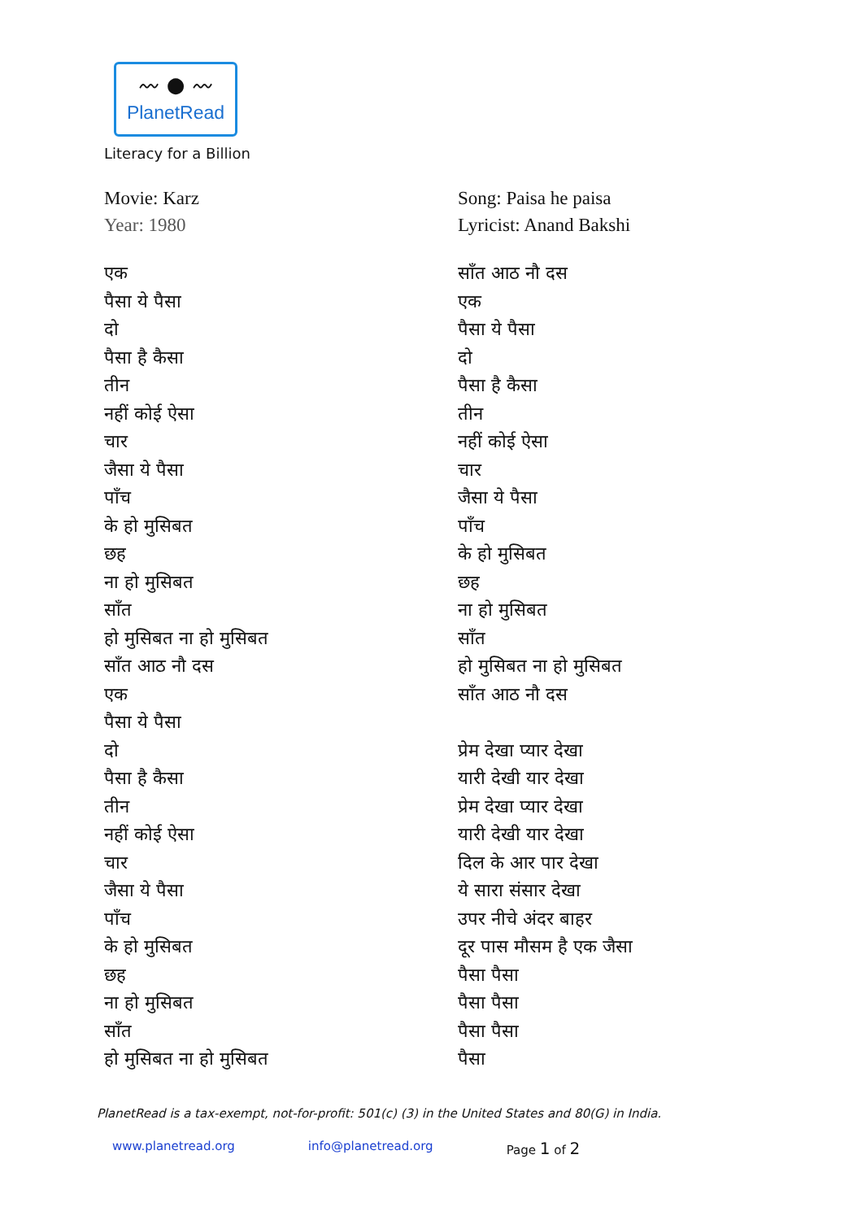〰 ● 〰
PlanetRead
Literacy for a Billion
Movie: Karz
Year: 1980
एक
पैसा ये पैसा
दो
पैसा है कैसा
तीन
नहीं कोई ऐसा
चार
जैसा ये पैसा
पाँच
के हो मुसिबत
छह
ना हो मुसिबत
साँत
हो मुसिबत ना हो मुसिबत
साँत आठ नौ दस
एक
पैसा ये पैसा
दो
पैसा है कैसा
तीन
नहीं कोई ऐसा
चार
जैसा ये पैसा
पाँच
के हो मुसिबत
छह
ना हो मुसिबत
साँत
हो मुसिबत ना हो मुसिबत
Song: Paisa he paisa
Lyricist: Anand Bakshi
साँत आठ नौ दस
एक
पैसा ये पैसा
दो
पैसा है कैसा
तीन
नहीं कोई ऐसा
चार
जैसा ये पैसा
पाँच
के हो मुसिबत
छह
ना हो मुसिबत
साँत
हो मुसिबत ना हो मुसिबत
साँत आठ नौ दस
प्रेम देखा प्यार देखा
यारी देखी यार देखा
प्रेम देखा प्यार देखा
यारी देखी यार देखा
दिल के आर पार देखा
ये सारा संसार देखा
उपर नीचे अंदर बाहर
दूर पास मौसम है एक जैसा
पैसा पैसा
पैसा पैसा
पैसा पैसा
पैसा
PlanetRead is a tax-exempt, not-for-profit: 501(c) (3) in the United States and 80(G) in India.
www.planetread.org info@planetread.org Page 1 of 2